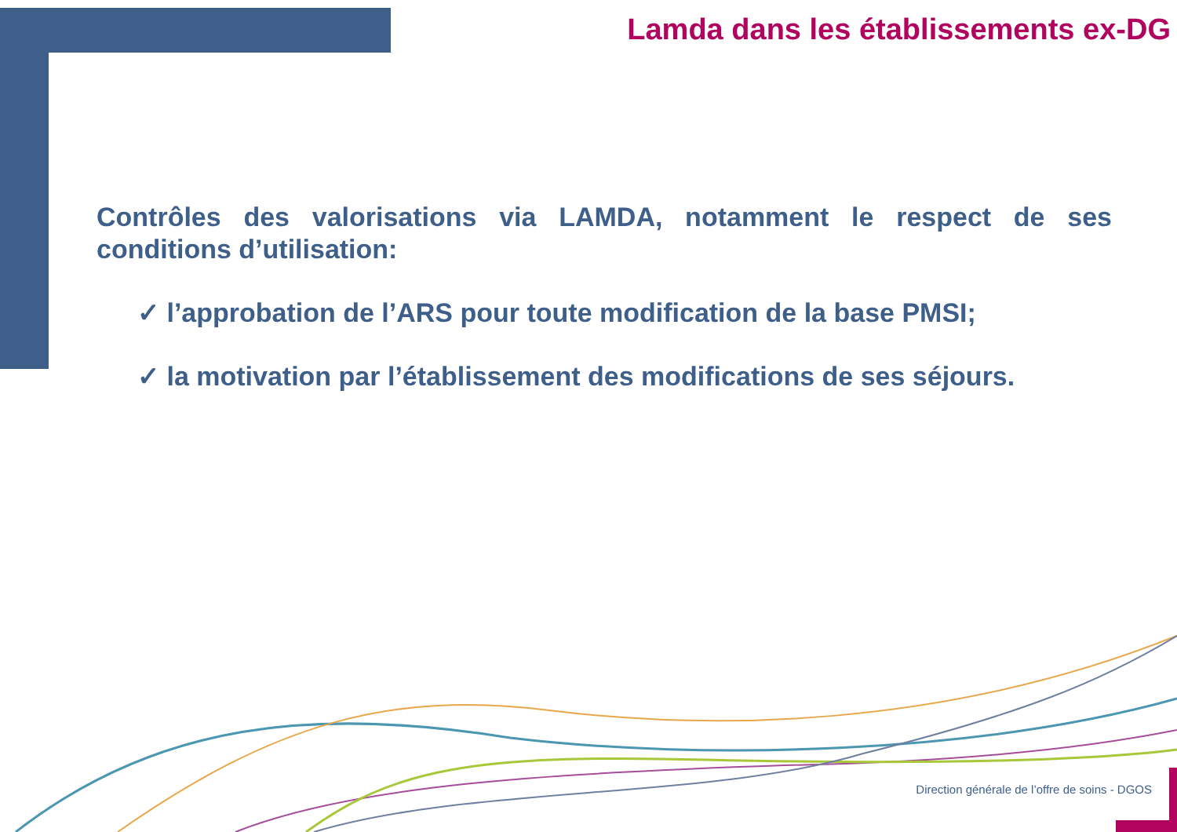Lamda dans les établissements ex-DG
Contrôles des valorisations via LAMDA, notamment le respect de ses conditions d’utilisation:
✓ l’approbation de l’ARS pour toute modification de la base PMSI;
✓ la motivation par l’établissement des modifications de ses séjours.
Direction générale de l’offre de soins - DGOS